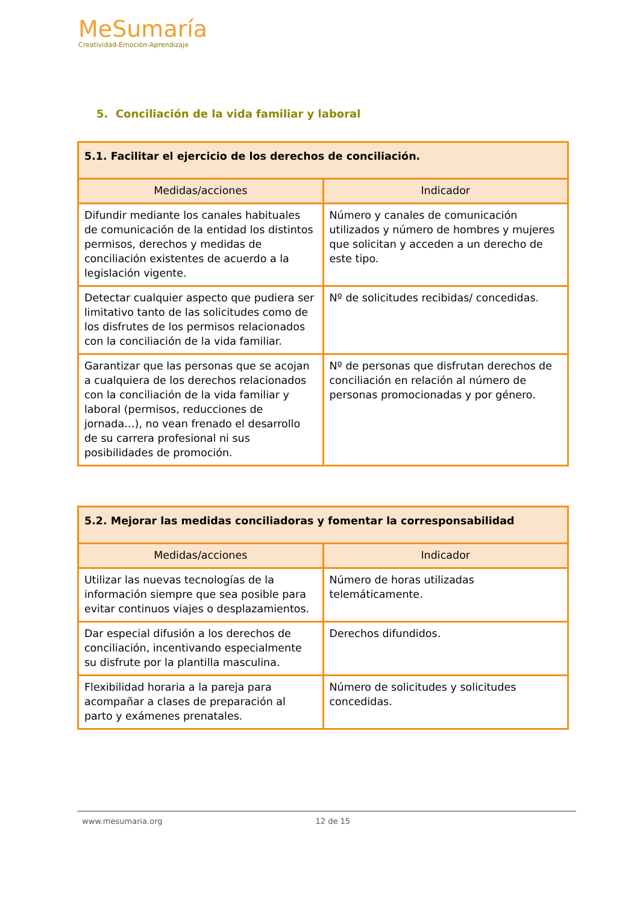MeSumaría
Creatividad-Emoción-Aprendizaje
5. Conciliación de la vida familiar y laboral
| 5.1. Facilitar el ejercicio de los derechos de conciliación. | |
| --- | --- |
| Medidas/acciones | Indicador |
| Difundir mediante los canales habituales de comunicación de la entidad los distintos permisos, derechos y medidas de conciliación existentes de acuerdo a la legislación vigente. | Número y canales de comunicación utilizados y número de hombres y mujeres que solicitan y acceden a un derecho de este tipo. |
| Detectar cualquier aspecto que pudiera ser limitativo tanto de las solicitudes como de los disfrutes de los permisos relacionados con la conciliación de la vida familiar. | Nº de solicitudes recibidas/ concedidas. |
| Garantizar que las personas que se acojan a cualquiera de los derechos relacionados con la conciliación de la vida familiar y laboral (permisos, reducciones de jornada…), no vean frenado el desarrollo de su carrera profesional ni sus posibilidades de promoción. | Nº de personas que disfrutan derechos de conciliación en relación al número de personas promocionadas y por género. |
| 5.2. Mejorar las medidas conciliadoras y fomentar la corresponsabilidad | |
| --- | --- |
| Medidas/acciones | Indicador |
| Utilizar las nuevas tecnologías de la información siempre que sea posible para evitar continuos viajes o desplazamientos. | Número de horas utilizadas telemáticamente. |
| Dar especial difusión a los derechos de conciliación, incentivando especialmente su disfrute por la plantilla masculina. | Derechos difundidos. |
| Flexibilidad horaria a la pareja para acompañar a clases de preparación al parto y exámenes prenatales. | Número de solicitudes y solicitudes concedidas. |
www.mesumaria.org 12 de 15